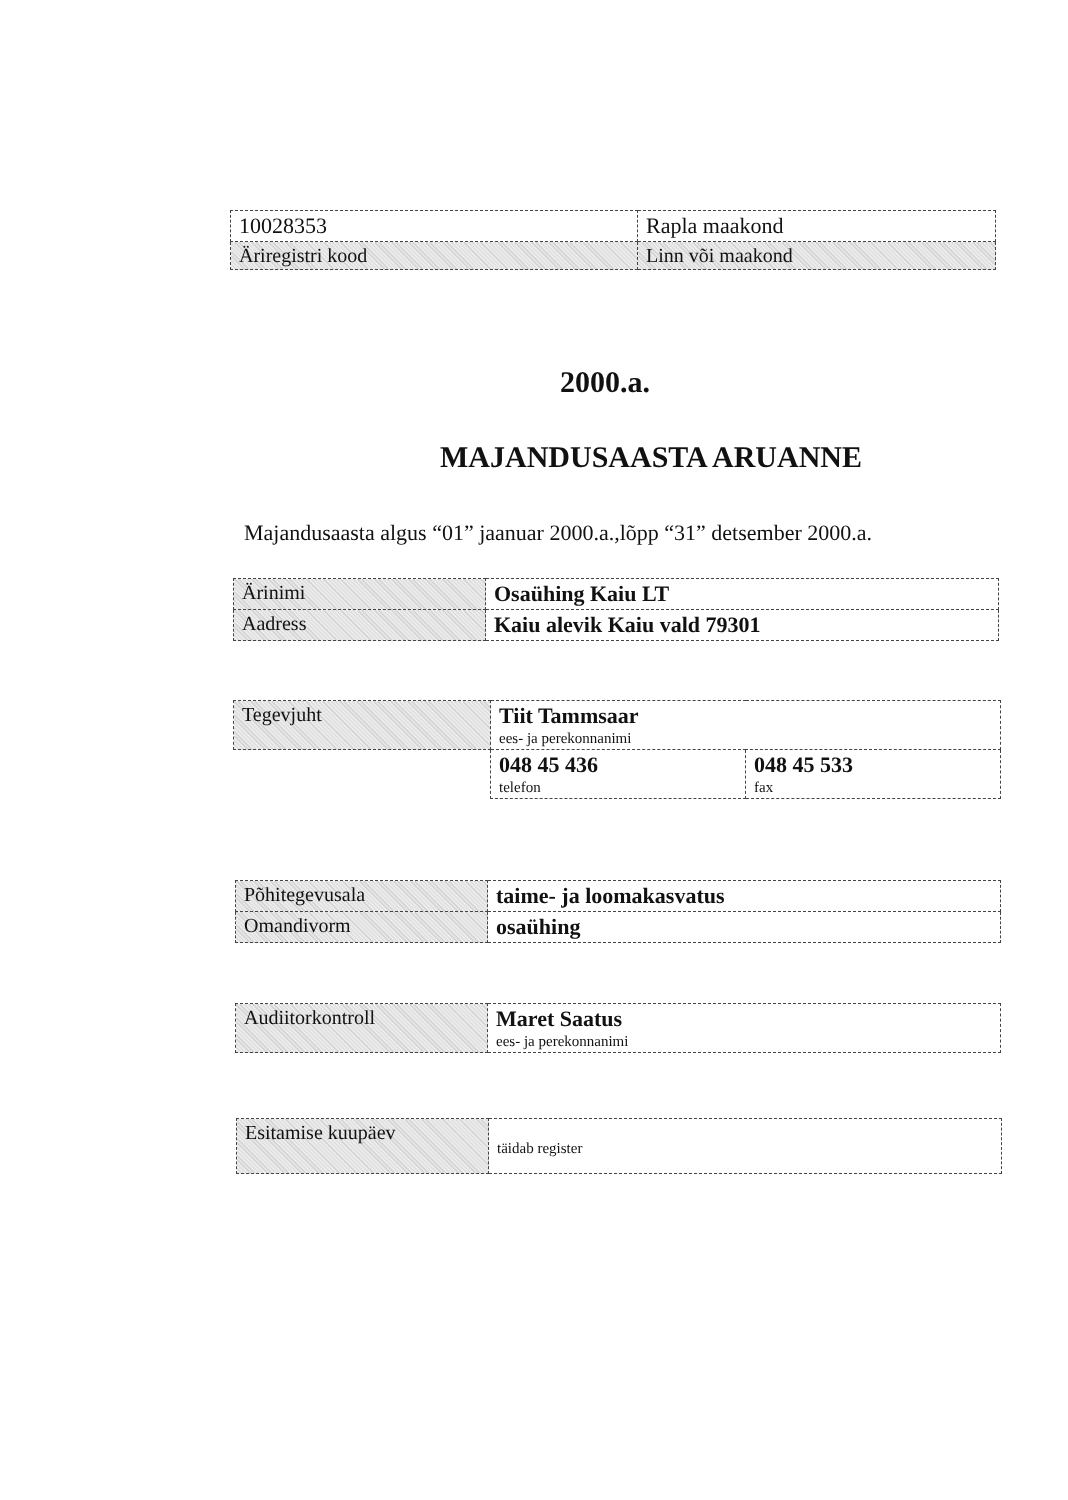| 10028353 | Rapla maakond |
| Äriregistri kood | Linn või maakond |
2000.a.
MAJANDUSAASTA ARUANNE
Majandusaasta algus “01” jaanuar 2000.a.,lõpp “31” detsember 2000.a.
| Ärinimi | Osaühing Kaiu LT |
| Aadress | Kaiu alevik Kaiu vald 79301 |
| Tegevjuht | Tiit Tammsaar ees- ja perekonnanimi | |
| | 048 45 436 telefon | 048 45 533 fax |
| Põhitegevusala | taime- ja loomakasvatus |
| Omandivorm | osaühing |
| Audiitorkontroll | Maret Saatus ees- ja perekonnanimi |
| Esitamise kuupäev | täidab register |